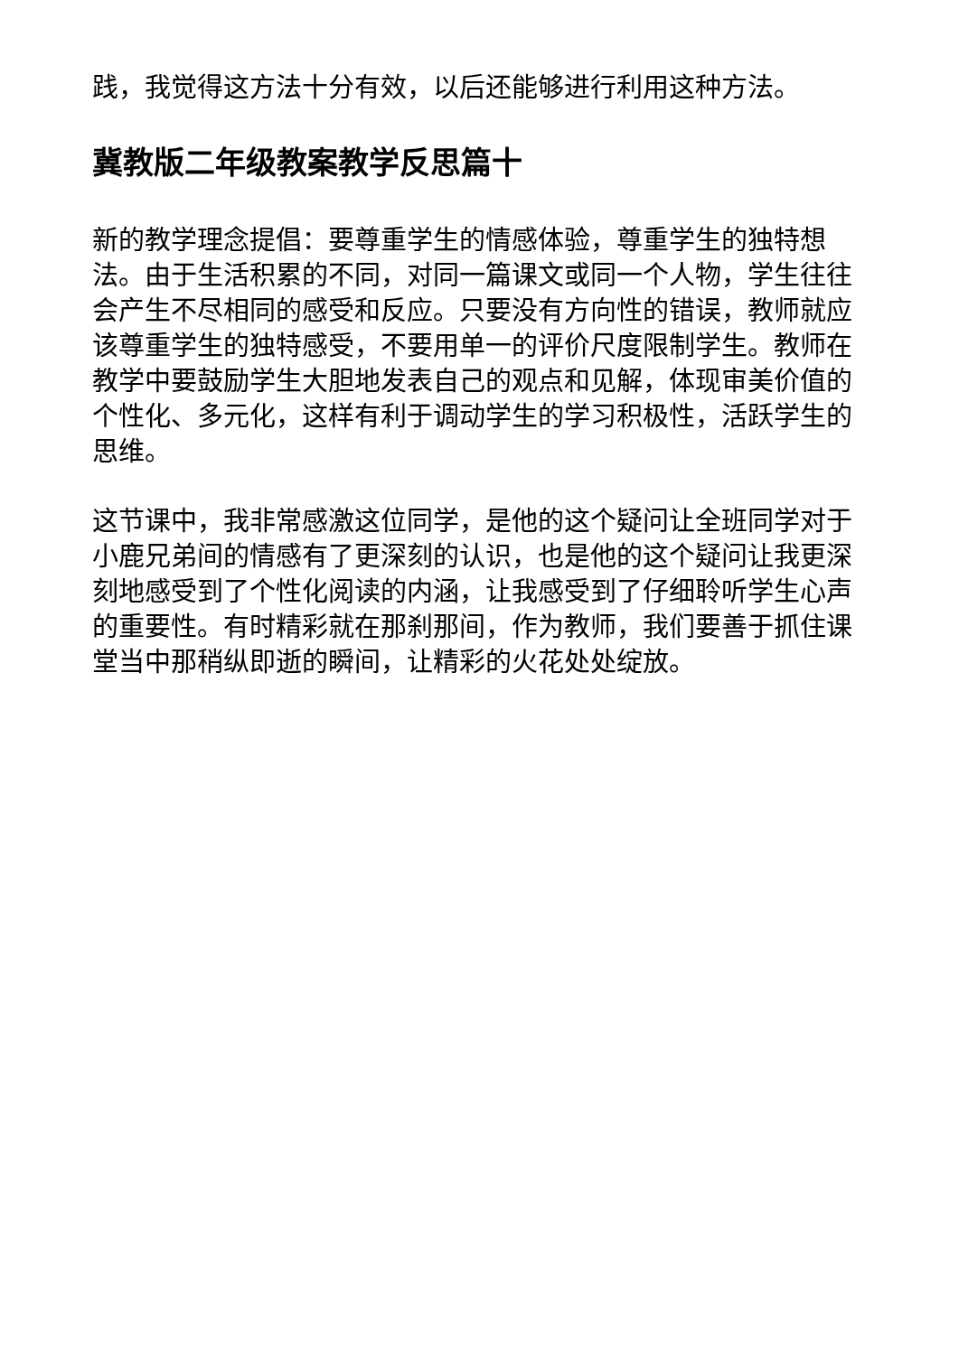践，我觉得这方法十分有效，以后还能够进行利用这种方法。
冀教版二年级教案教学反思篇十
新的教学理念提倡：要尊重学生的情感体验，尊重学生的独特想法。由于生活积累的不同，对同一篇课文或同一个人物，学生往往会产生不尽相同的感受和反应。只要没有方向性的错误，教师就应该尊重学生的独特感受，不要用单一的评价尺度限制学生。教师在教学中要鼓励学生大胆地发表自己的观点和见解，体现审美价值的个性化、多元化，这样有利于调动学生的学习积极性，活跃学生的思维。
这节课中，我非常感激这位同学，是他的这个疑问让全班同学对于小鹿兄弟间的情感有了更深刻的认识，也是他的这个疑问让我更深刻地感受到了个性化阅读的内涵，让我感受到了仔细聆听学生心声的重要性。有时精彩就在那刹那间，作为教师，我们要善于抓住课堂当中那稍纵即逝的瞬间，让精彩的火花处处绽放。